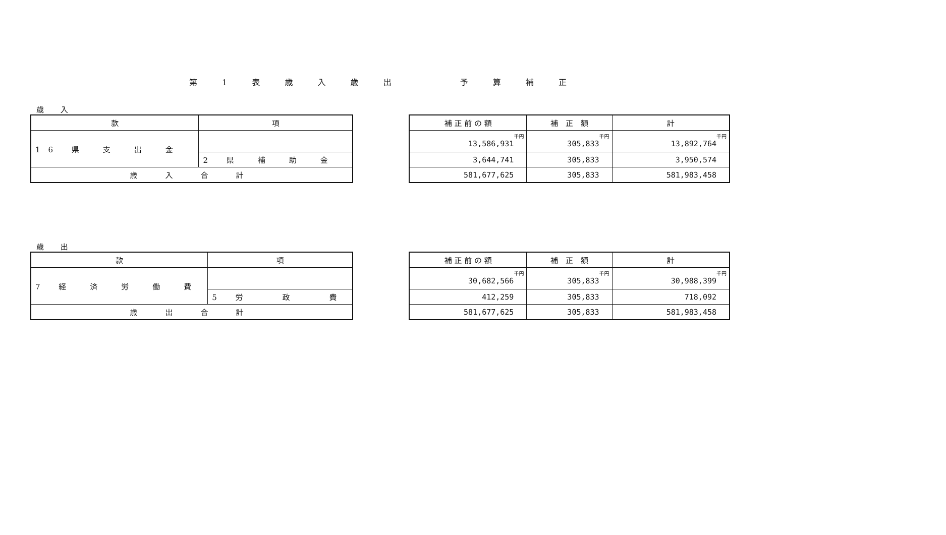第 1 表 歳 入 歳 出　　　予 算 補 正
歳 入
| 款 | 項 |
| --- | --- |
| 16 県 支 出 金 | |
| | 2 県 補 助 金 |
| 歳 入 合 計 | |
| 補 正 前 の 額 | 補 正 額 | 計 |
| --- | --- | --- |
| 千円 13,586,931 | 千円 305,833 | 千円 13,892,764 |
| 3,644,741 | 305,833 | 3,950,574 |
| 581,677,625 | 305,833 | 581,983,458 |
歳 出
| 款 | 項 |
| --- | --- |
| 7 経 済 労 働 費 | |
| | 5 労 政 費 |
| 歳 出 合 計 | |
| 補 正 前 の 額 | 補 正 額 | 計 |
| --- | --- | --- |
| 千円 30,682,566 | 千円 305,833 | 千円 30,988,399 |
| 412,259 | 305,833 | 718,092 |
| 581,677,625 | 305,833 | 581,983,458 |